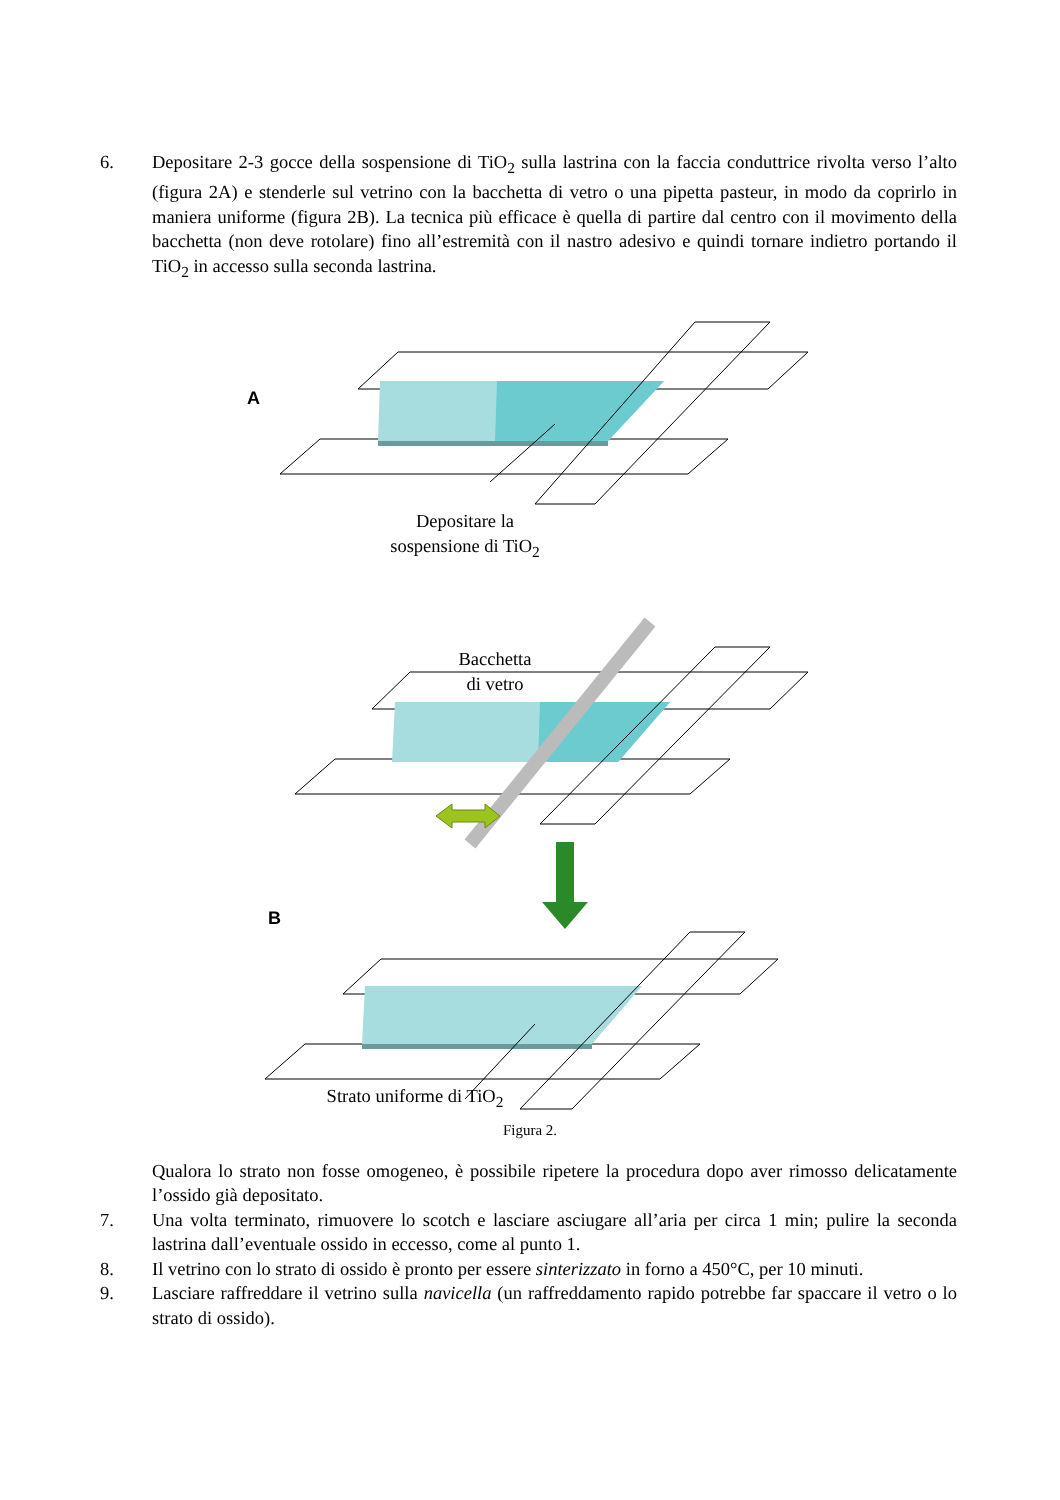6. Depositare 2-3 gocce della sospensione di TiO<sub>2</sub> sulla lastrina con la faccia conduttrice rivolta verso l’alto (figura 2A) e stenderle sul vetrino con la bacchetta di vetro o una pipetta pasteur, in modo da coprirlo in maniera uniforme (figura 2B). La tecnica più efficace è quella di partire dal centro con il movimento della bacchetta (non deve rotolare) fino all’estremità con il nastro adesivo e quindi tornare indietro portando il TiO<sub>2</sub> in accesso sulla seconda lastrina.
A
B
Depositare la
sospensione di TiO<sub>2</sub>
Bacchetta
di vetro
Strato uniforme di TiO<sub>2</sub>
Figura 2.
Qualora lo strato non fosse omogeneo, è possibile ripetere la procedura dopo aver rimosso delicatamente l’ossido già depositato.
7. Una volta terminato, rimuovere lo scotch e lasciare asciugare all’aria per circa 1 min; pulire la seconda lastrina dall’eventuale ossido in eccesso, come al punto 1.
8. Il vetrino con lo strato di ossido è pronto per essere sinterizzato in forno a 450°C, per 10 minuti.
9. Lasciare raffreddare il vetrino sulla navicella (un raffreddamento rapido potrebbe far spaccare il vetro o lo strato di ossido).